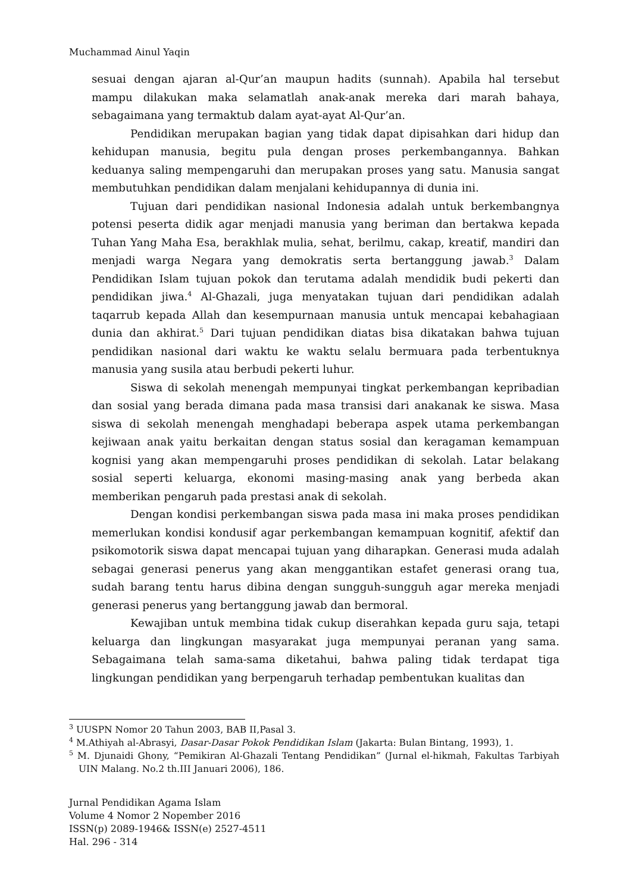Muchammad Ainul Yaqin
sesuai dengan ajaran al-Qur’an maupun hadits (sunnah). Apabila hal tersebut mampu dilakukan maka selamatlah anak-anak mereka dari marah bahaya, sebagaimana yang termaktub dalam ayat-ayat Al-Qur’an.
Pendidikan merupakan bagian yang tidak dapat dipisahkan dari hidup dan kehidupan manusia, begitu pula dengan proses perkembangannya. Bahkan keduanya saling mempengaruhi dan merupakan proses yang satu. Manusia sangat membutuhkan pendidikan dalam menjalani kehidupannya di dunia ini.
Tujuan dari pendidikan nasional Indonesia adalah untuk berkembangnya potensi peserta didik agar menjadi manusia yang beriman dan bertakwa kepada Tuhan Yang Maha Esa, berakhlak mulia, sehat, berilmu, cakap, kreatif, mandiri dan menjadi warga Negara yang demokratis serta bertanggung jawab.<sup>3</sup> Dalam Pendidikan Islam tujuan pokok dan terutama adalah mendidik budi pekerti dan pendidikan jiwa.<sup>4</sup> Al-Ghazali, juga menyatakan tujuan dari pendidikan adalah taqarrub kepada Allah dan kesempurnaan manusia untuk mencapai kebahagiaan dunia dan akhirat.<sup>5</sup> Dari tujuan pendidikan diatas bisa dikatakan bahwa tujuan pendidikan nasional dari waktu ke waktu selalu bermuara pada terbentuknya manusia yang susila atau berbudi pekerti luhur.
Siswa di sekolah menengah mempunyai tingkat perkembangan kepribadian dan sosial yang berada dimana pada masa transisi dari anakanak ke siswa. Masa siswa di sekolah menengah menghadapi beberapa aspek utama perkembangan kejiwaan anak yaitu berkaitan dengan status sosial dan keragaman kemampuan kognisi yang akan mempengaruhi proses pendidikan di sekolah. Latar belakang sosial seperti keluarga, ekonomi masing-masing anak yang berbeda akan memberikan pengaruh pada prestasi anak di sekolah.
Dengan kondisi perkembangan siswa pada masa ini maka proses pendidikan memerlukan kondisi kondusif agar perkembangan kemampuan kognitif, afektif dan psikomotorik siswa dapat mencapai tujuan yang diharapkan. Generasi muda adalah sebagai generasi penerus yang akan menggantikan estafet generasi orang tua, sudah barang tentu harus dibina dengan sungguh-sungguh agar mereka menjadi generasi penerus yang bertanggung jawab dan bermoral.
Kewajiban untuk membina tidak cukup diserahkan kepada guru saja, tetapi keluarga dan lingkungan masyarakat juga mempunyai peranan yang sama. Sebagaimana telah sama-sama diketahui, bahwa paling tidak terdapat tiga lingkungan pendidikan yang berpengaruh terhadap pembentukan kualitas dan
<sup>3</sup> UUSPN Nomor 20 Tahun 2003, BAB II,Pasal 3.
<sup>4</sup> M.Athiyah al-Abrasyi, Dasar-Dasar Pokok Pendidikan Islam (Jakarta: Bulan Bintang, 1993), 1.
<sup>5</sup> M. Djunaidi Ghony, “Pemikiran Al-Ghazali Tentang Pendidikan” (Jurnal el-hikmah, Fakultas Tarbiyah UIN Malang. No.2 th.III Januari 2006), 186.
Jurnal Pendidikan Agama Islam
Volume 4 Nomor 2 Nopember 2016
ISSN(p) 2089-1946& ISSN(e) 2527-4511
Hal. 296 - 314